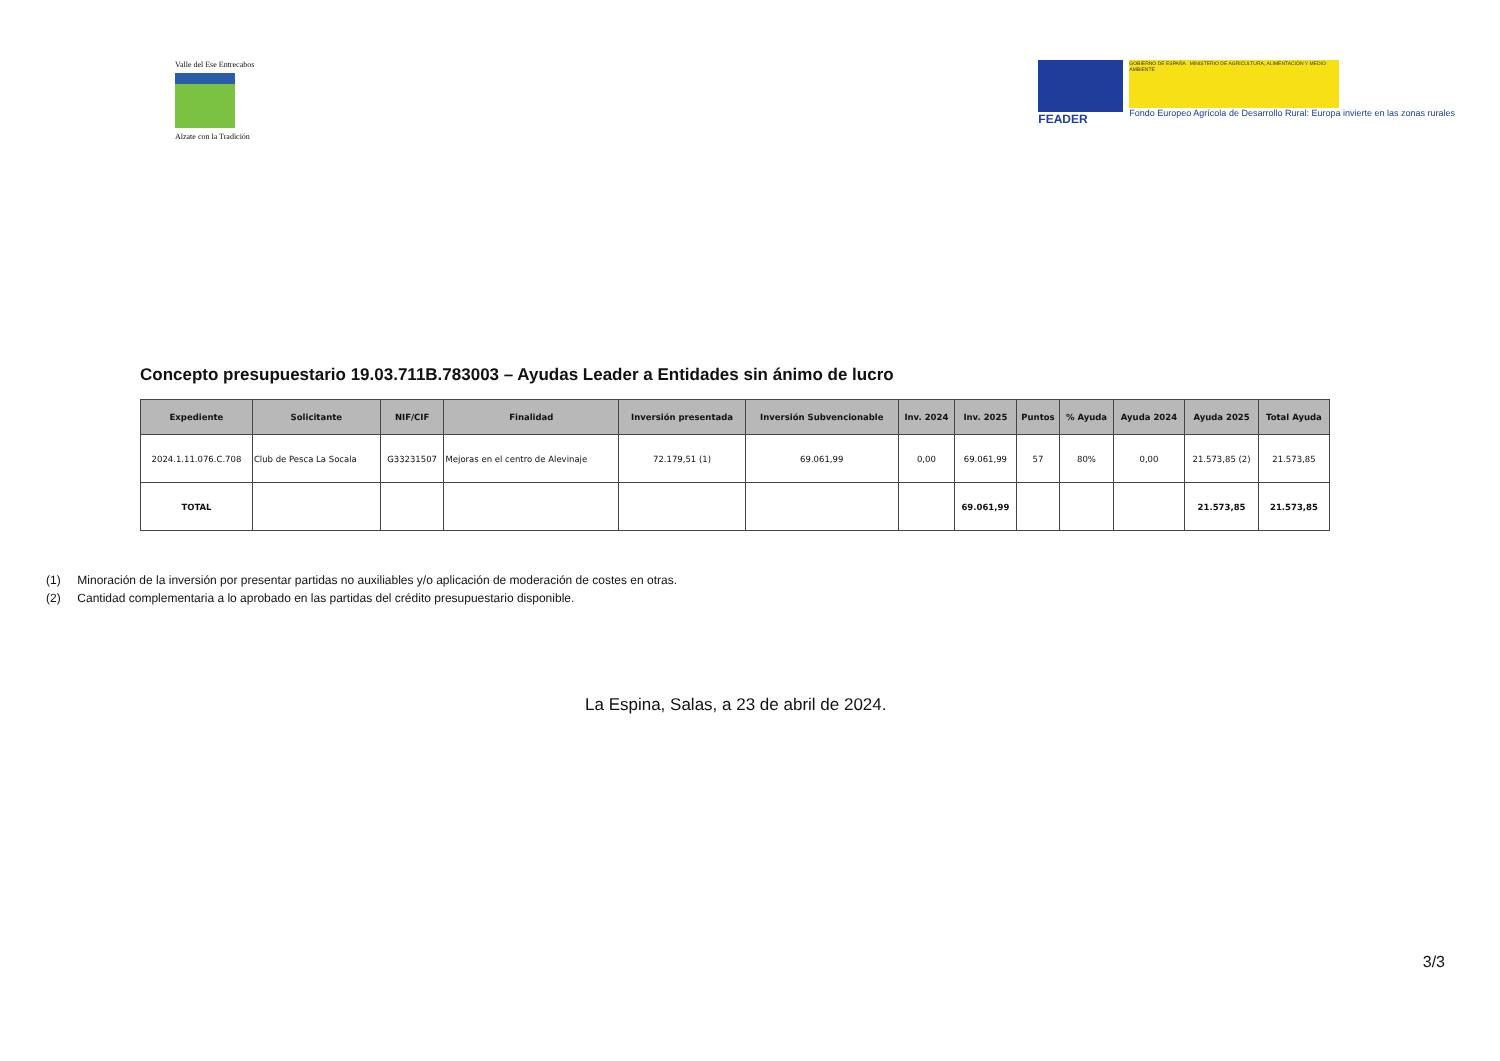Valle del Ese Entrecabos
Alzate con la Tradición
FEADER
GOBIERNO DE ESPAÑA MINISTERIO DE AGRICULTURA, ALIMENTACIÓN Y MEDIO AMBIENTE
Fondo Europeo Agrícola de Desarrollo Rural: Europa invierte en las zonas rurales
Concepto presupuestario 19.03.711B.783003 – Ayudas Leader a Entidades sin ánimo de lucro
| Expediente | Solicitante | NIF/CIF | Finalidad | Inversión presentada | Inversión Subvencionable | Inv. 2024 | Inv. 2025 | Puntos | % Ayuda | Ayuda 2024 | Ayuda 2025 | Total Ayuda |
| --- | --- | --- | --- | --- | --- | --- | --- | --- | --- | --- | --- | --- |
| 2024.1.11.076.C.708 | Club de Pesca La Socala | G33231507 | Mejoras en el centro de Alevinaje | 72.179,51 (1) | 69.061,99 | 0,00 | 69.061,99 | 57 | 80% | 0,00 | 21.573,85 (2) | 21.573,85 |
| TOTAL | | | | | | | 69.061,99 | | | | 21.573,85 | 21.573,85 |
(1) Minoración de la inversión por presentar partidas no auxiliables y/o aplicación de moderación de costes en otras.
(2) Cantidad complementaria a lo aprobado en las partidas del crédito presupuestario disponible.
La Espina, Salas, a 23 de abril de 2024.
3/3